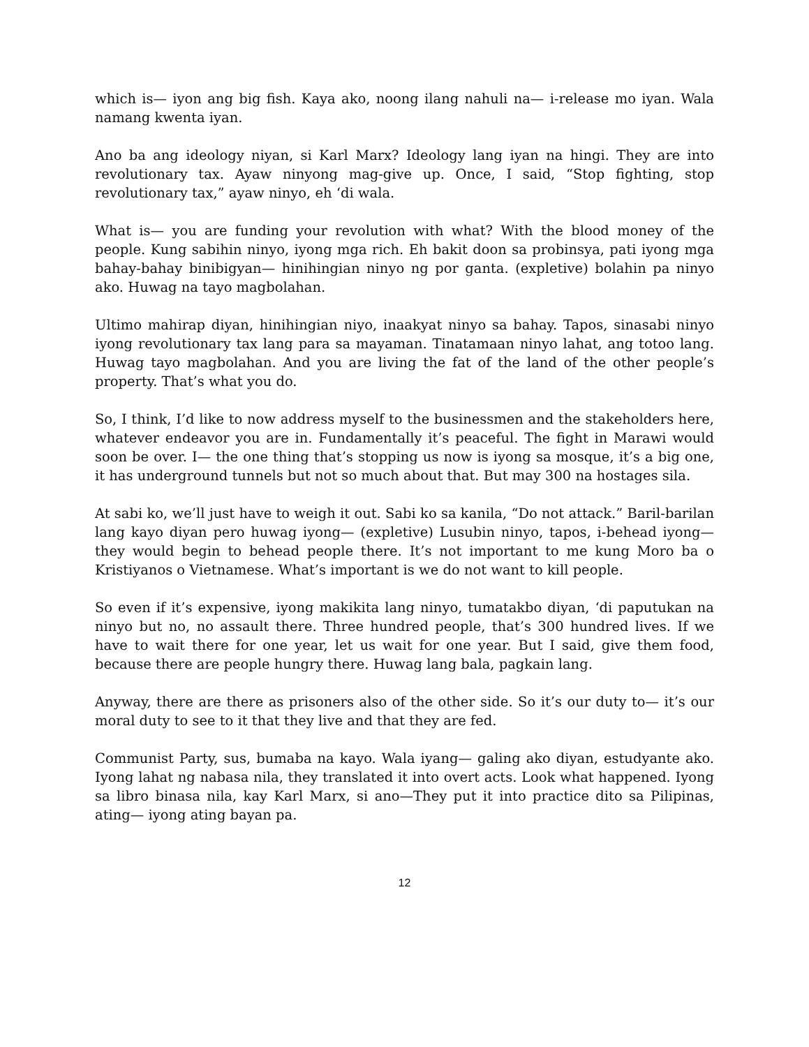which is— iyon ang big fish. Kaya ako, noong ilang nahuli na— i-release mo iyan. Wala namang kwenta iyan.
Ano ba ang ideology niyan, si Karl Marx? Ideology lang iyan na hingi. They are into revolutionary tax. Ayaw ninyong mag-give up. Once, I said, “Stop fighting, stop revolutionary tax,” ayaw ninyo, eh ‘di wala.
What is— you are funding your revolution with what? With the blood money of the people. Kung sabihin ninyo, iyong mga rich. Eh bakit doon sa probinsya, pati iyong mga bahay-bahay binibigyan— hinihingian ninyo ng por ganta. (expletive) bolahin pa ninyo ako. Huwag na tayo magbolahan.
Ultimo mahirap diyan, hinihingian niyo, inaakyat ninyo sa bahay. Tapos, sinasabi ninyo iyong revolutionary tax lang para sa mayaman. Tinatamaan ninyo lahat, ang totoo lang. Huwag tayo magbolahan. And you are living the fat of the land of the other people’s property. That’s what you do.
So, I think, I’d like to now address myself to the businessmen and the stakeholders here, whatever endeavor you are in. Fundamentally it’s peaceful. The fight in Marawi would soon be over. I— the one thing that’s stopping us now is iyong sa mosque, it’s a big one, it has underground tunnels but not so much about that. But may 300 na hostages sila.
At sabi ko, we’ll just have to weigh it out. Sabi ko sa kanila, “Do not attack.” Baril-barilan lang kayo diyan pero huwag iyong— (expletive) Lusubin ninyo, tapos, i-behead iyong— they would begin to behead people there. It’s not important to me kung Moro ba o Kristiyanos o Vietnamese. What’s important is we do not want to kill people.
So even if it’s expensive, iyong makikita lang ninyo, tumatakbo diyan, ‘di paputukan na ninyo but no, no assault there. Three hundred people, that’s 300 hundred lives. If we have to wait there for one year, let us wait for one year. But I said, give them food, because there are people hungry there. Huwag lang bala, pagkain lang.
Anyway, there are there as prisoners also of the other side. So it’s our duty to— it’s our moral duty to see to it that they live and that they are fed.
Communist Party, sus, bumaba na kayo. Wala iyang— galing ako diyan, estudyante ako. Iyong lahat ng nabasa nila, they translated it into overt acts. Look what happened. Iyong sa libro binasa nila, kay Karl Marx, si ano—They put it into practice dito sa Pilipinas, ating— iyong ating bayan pa.
12